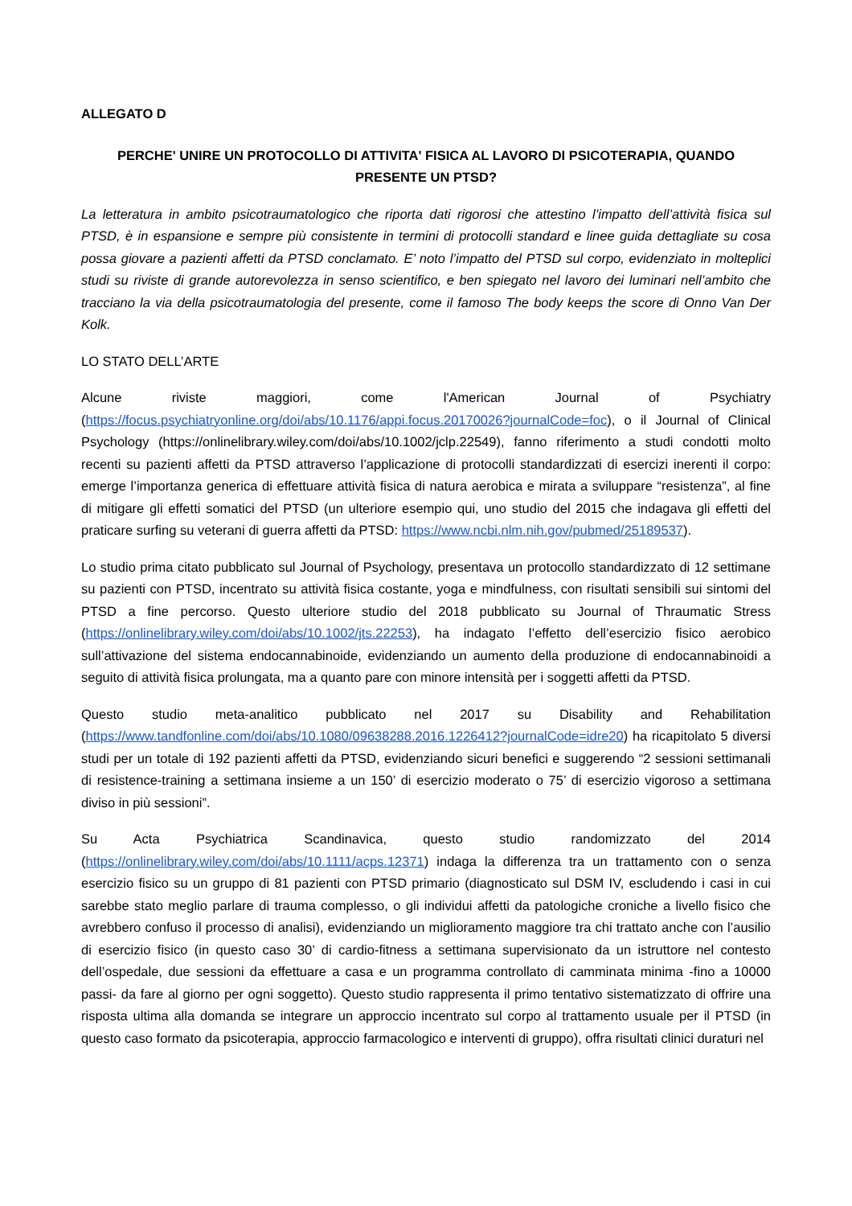ALLEGATO D
PERCHE' UNIRE UN PROTOCOLLO DI ATTIVITA' FISICA AL LAVORO DI PSICOTERAPIA, QUANDO PRESENTE UN PTSD?
La letteratura in ambito psicotraumatologico che riporta dati rigorosi che attestino l’impatto dell’attività fisica sul PTSD, è in espansione e sempre più consistente in termini di protocolli standard e linee guida dettagliate su cosa possa giovare a pazienti affetti da PTSD conclamato. E’ noto l’impatto del PTSD sul corpo, evidenziato in molteplici studi su riviste di grande autorevolezza in senso scientifico, e ben spiegato nel lavoro dei luminari nell’ambito che tracciano la via della psicotraumatologia del presente, come il famoso The body keeps the score di Onno Van Der Kolk.
LO STATO DELL’ARTE
Alcune riviste maggiori, come l'American Journal of Psychiatry (https://focus.psychiatryonline.org/doi/abs/10.1176/appi.focus.20170026?journalCode=foc), o il Journal of Clinical Psychology (https://onlinelibrary.wiley.com/doi/abs/10.1002/jclp.22549), fanno riferimento a studi condotti molto recenti su pazienti affetti da PTSD attraverso l’applicazione di protocolli standardizzati di esercizi inerenti il corpo: emerge l’importanza generica di effettuare attività fisica di natura aerobica e mirata a sviluppare “resistenza”, al fine di mitigare gli effetti somatici del PTSD (un ulteriore esempio qui, uno studio del 2015 che indagava gli effetti del praticare surfing su veterani di guerra affetti da PTSD: https://www.ncbi.nlm.nih.gov/pubmed/25189537).
Lo studio prima citato pubblicato sul Journal of Psychology, presentava un protocollo standardizzato di 12 settimane su pazienti con PTSD, incentrato su attività fisica costante, yoga e mindfulness, con risultati sensibili sui sintomi del PTSD a fine percorso. Questo ulteriore studio del 2018 pubblicato su Journal of Thraumatic Stress (https://onlinelibrary.wiley.com/doi/abs/10.1002/jts.22253), ha indagato l’effetto dell’esercizio fisico aerobico sull’attivazione del sistema endocannabinoide, evidenziando un aumento della produzione di endocannabinoidi a seguito di attività fisica prolungata, ma a quanto pare con minore intensità per i soggetti affetti da PTSD.
Questo studio meta-analitico pubblicato nel 2017 su Disability and Rehabilitation (https://www.tandfonline.com/doi/abs/10.1080/09638288.2016.1226412?journalCode=idre20) ha ricapitolato 5 diversi studi per un totale di 192 pazienti affetti da PTSD, evidenziando sicuri benefici e suggerendo “2 sessioni settimanali di resistence-training a settimana insieme a un 150’ di esercizio moderato o 75’ di esercizio vigoroso a settimana diviso in più sessioni”.
Su Acta Psychiatrica Scandinavica, questo studio randomizzato del 2014 (https://onlinelibrary.wiley.com/doi/abs/10.1111/acps.12371) indaga la differenza tra un trattamento con o senza esercizio fisico su un gruppo di 81 pazienti con PTSD primario (diagnosticato sul DSM IV, escludendo i casi in cui sarebbe stato meglio parlare di trauma complesso, o gli individui affetti da patologiche croniche a livello fisico che avrebbero confuso il processo di analisi), evidenziando un miglioramento maggiore tra chi trattato anche con l’ausilio di esercizio fisico (in questo caso 30’ di cardio-fitness a settimana supervisionato da un istruttore nel contesto dell’ospedale, due sessioni da effettuare a casa e un programma controllato di camminata minima -fino a 10000 passi- da fare al giorno per ogni soggetto). Questo studio rappresenta il primo tentativo sistematizzato di offrire una risposta ultima alla domanda se integrare un approccio incentrato sul corpo al trattamento usuale per il PTSD (in questo caso formato da psicoterapia, approccio farmacologico e interventi di gruppo), offra risultati clinici duraturi nel